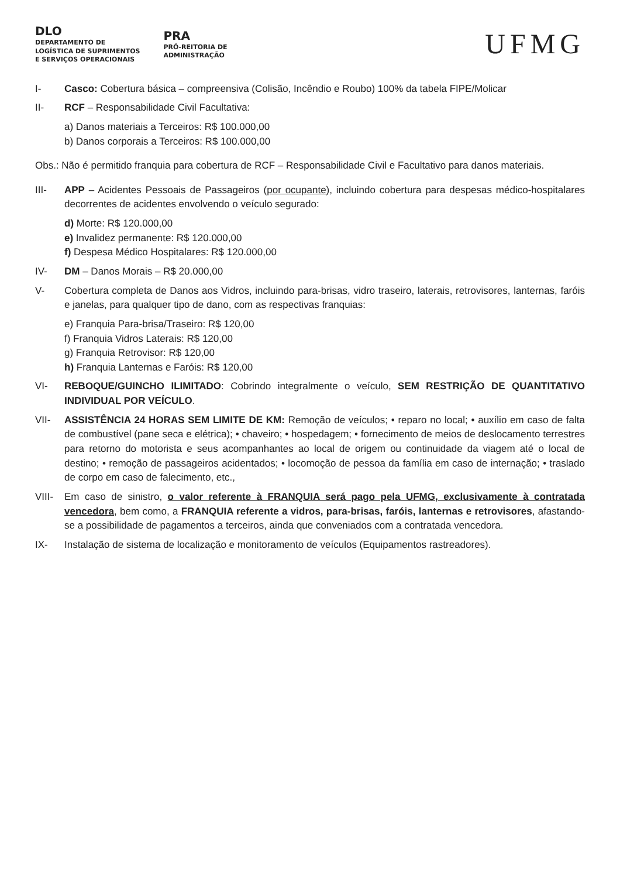DLO
DEPARTAMENTO DE
LOGÍSTICA DE SUPRIMENTOS
E SERVIÇOS OPERACIONAIS
PRA
PRÓ-REITORIA DE
ADMINISTRAÇÃO
UFMG
I- Casco: Cobertura básica – compreensiva (Colisão, Incêndio e Roubo) 100% da tabela FIPE/Molicar
II- RCF – Responsabilidade Civil Facultativa:
a) Danos materiais a Terceiros: R$ 100.000,00
b) Danos corporais a Terceiros: R$ 100.000,00
Obs.: Não é permitido franquia para cobertura de RCF – Responsabilidade Civil e Facultativo para danos materiais.
III- APP – Acidentes Pessoais de Passageiros (por ocupante), incluindo cobertura para despesas médico-hospitalares decorrentes de acidentes envolvendo o veículo segurado:
d) Morte: R$ 120.000,00
e) Invalidez permanente: R$ 120.000,00
f) Despesa Médico Hospitalares: R$ 120.000,00
IV- DM – Danos Morais – R$ 20.000,00
V- Cobertura completa de Danos aos Vidros, incluindo para-brisas, vidro traseiro, laterais, retrovisores, lanternas, faróis e janelas, para qualquer tipo de dano, com as respectivas franquias:
e) Franquia Para-brisa/Traseiro: R$ 120,00
f) Franquia Vidros Laterais: R$ 120,00
g) Franquia Retrovisor: R$ 120,00
h) Franquia Lanternas e Faróis: R$ 120,00
VI- REBOQUE/GUINCHO ILIMITADO: Cobrindo integralmente o veículo, SEM RESTRIÇÃO DE QUANTITATIVO INDIVIDUAL POR VEÍCULO.
VII- ASSISTÊNCIA 24 HORAS SEM LIMITE DE KM: Remoção de veículos; • reparo no local; • auxílio em caso de falta de combustível (pane seca e elétrica); • chaveiro; • hospedagem; • fornecimento de meios de deslocamento terrestres para retorno do motorista e seus acompanhantes ao local de origem ou continuidade da viagem até o local de destino; • remoção de passageiros acidentados; • locomoção de pessoa da família em caso de internação; • traslado de corpo em caso de falecimento, etc.,
VIII- Em caso de sinistro, o valor referente à FRANQUIA será pago pela UFMG, exclusivamente à contratada vencedora, bem como, a FRANQUIA referente a vidros, para-brisas, faróis, lanternas e retrovisores, afastando-se a possibilidade de pagamentos a terceiros, ainda que conveniados com a contratada vencedora.
IX- Instalação de sistema de localização e monitoramento de veículos (Equipamentos rastreadores).